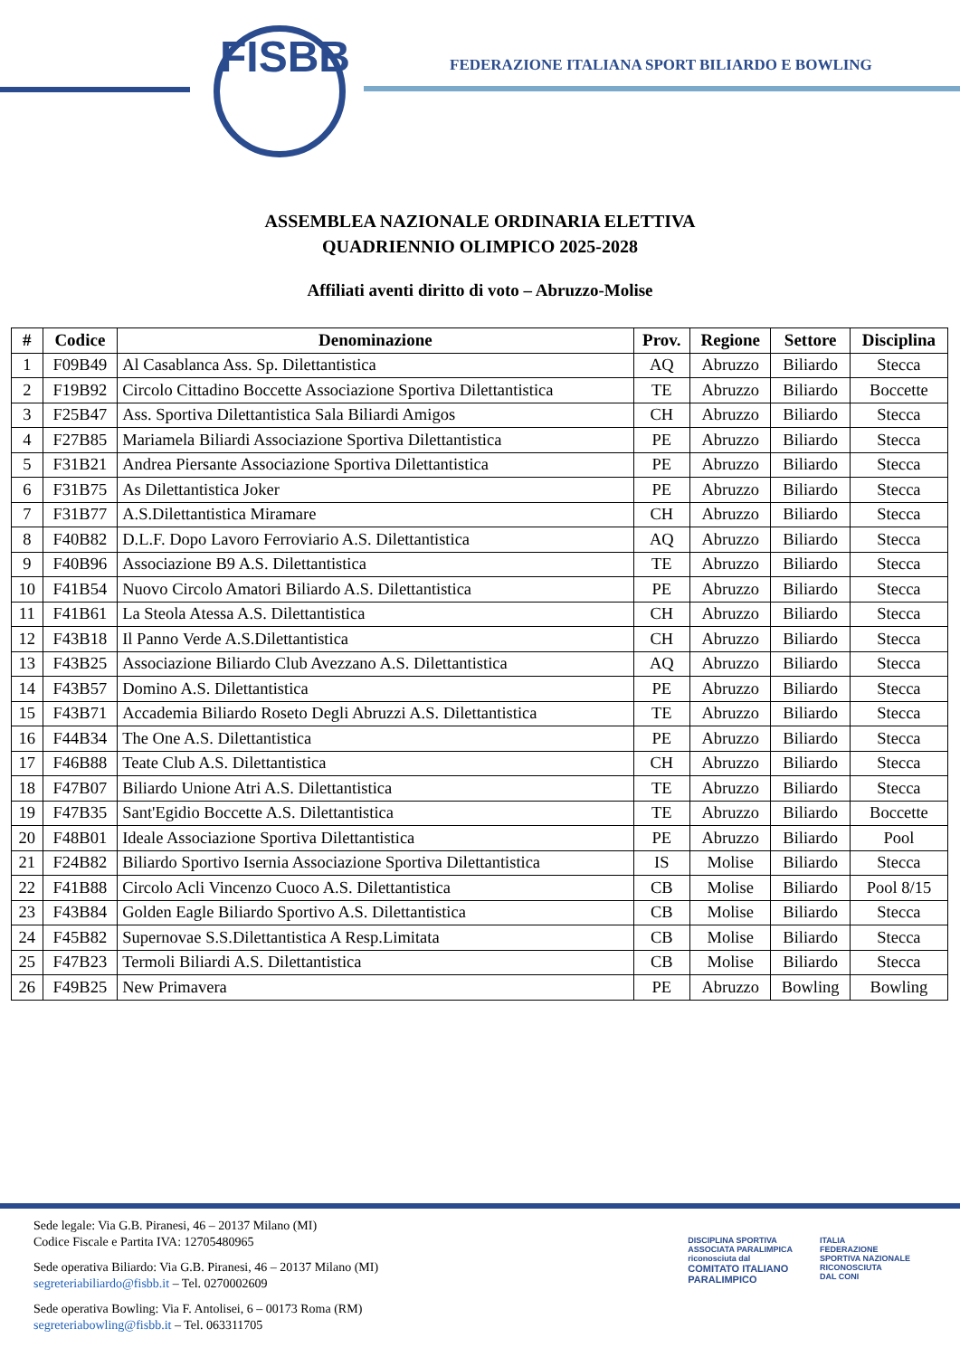FISBB
FEDERAZIONE ITALIANA SPORT BILIARDO E BOWLING
ASSEMBLEA NAZIONALE ORDINARIA ELETTIVA
QUADRIENNIO OLIMPICO 2025-2028
Affiliati aventi diritto di voto – Abruzzo-Molise
| # | Codice | Denominazione | Prov. | Regione | Settore | Disciplina |
| --- | --- | --- | --- | --- | --- | --- |
| 1 | F09B49 | Al Casablanca Ass. Sp. Dilettantistica | AQ | Abruzzo | Biliardo | Stecca |
| 2 | F19B92 | Circolo Cittadino Boccette Associazione Sportiva Dilettantistica | TE | Abruzzo | Biliardo | Boccette |
| 3 | F25B47 | Ass. Sportiva Dilettantistica Sala Biliardi Amigos | CH | Abruzzo | Biliardo | Stecca |
| 4 | F27B85 | Mariamela Biliardi Associazione Sportiva Dilettantistica | PE | Abruzzo | Biliardo | Stecca |
| 5 | F31B21 | Andrea Piersante Associazione Sportiva Dilettantistica | PE | Abruzzo | Biliardo | Stecca |
| 6 | F31B75 | As Dilettantistica Joker | PE | Abruzzo | Biliardo | Stecca |
| 7 | F31B77 | A.S.Dilettantistica Miramare | CH | Abruzzo | Biliardo | Stecca |
| 8 | F40B82 | D.L.F. Dopo Lavoro Ferroviario A.S. Dilettantistica | AQ | Abruzzo | Biliardo | Stecca |
| 9 | F40B96 | Associazione B9 A.S. Dilettantistica | TE | Abruzzo | Biliardo | Stecca |
| 10 | F41B54 | Nuovo Circolo Amatori Biliardo A.S. Dilettantistica | PE | Abruzzo | Biliardo | Stecca |
| 11 | F41B61 | La Steola Atessa A.S. Dilettantistica | CH | Abruzzo | Biliardo | Stecca |
| 12 | F43B18 | Il Panno Verde A.S.Dilettantistica | CH | Abruzzo | Biliardo | Stecca |
| 13 | F43B25 | Associazione Biliardo Club Avezzano A.S. Dilettantistica | AQ | Abruzzo | Biliardo | Stecca |
| 14 | F43B57 | Domino A.S. Dilettantistica | PE | Abruzzo | Biliardo | Stecca |
| 15 | F43B71 | Accademia Biliardo Roseto Degli Abruzzi A.S. Dilettantistica | TE | Abruzzo | Biliardo | Stecca |
| 16 | F44B34 | The One A.S. Dilettantistica | PE | Abruzzo | Biliardo | Stecca |
| 17 | F46B88 | Teate Club A.S. Dilettantistica | CH | Abruzzo | Biliardo | Stecca |
| 18 | F47B07 | Biliardo Unione Atri A.S. Dilettantistica | TE | Abruzzo | Biliardo | Stecca |
| 19 | F47B35 | Sant'Egidio Boccette A.S. Dilettantistica | TE | Abruzzo | Biliardo | Boccette |
| 20 | F48B01 | Ideale Associazione Sportiva Dilettantistica | PE | Abruzzo | Biliardo | Pool |
| 21 | F24B82 | Biliardo Sportivo Isernia Associazione Sportiva Dilettantistica | IS | Molise | Biliardo | Stecca |
| 22 | F41B88 | Circolo Acli Vincenzo Cuoco A.S. Dilettantistica | CB | Molise | Biliardo | Pool 8/15 |
| 23 | F43B84 | Golden Eagle Biliardo Sportivo A.S. Dilettantistica | CB | Molise | Biliardo | Stecca |
| 24 | F45B82 | Supernovae S.S.Dilettantistica A Resp.Limitata | CB | Molise | Biliardo | Stecca |
| 25 | F47B23 | Termoli Biliardi A.S. Dilettantistica | CB | Molise | Biliardo | Stecca |
| 26 | F49B25 | New Primavera | PE | Abruzzo | Bowling | Bowling |
Sede legale: Via G.B. Piranesi, 46 – 20137 Milano (MI)
Codice Fiscale e Partita IVA: 12705480965
Sede operativa Biliardo: Via G.B. Piranesi, 46 – 20137 Milano (MI)
segreteriabiliardo@fisbb.it – Tel. 0270002609
Sede operativa Bowling: Via F. Antolisei, 6 – 00173 Roma (RM)
segreteriabowling@fisbb.it – Tel. 063311705
DISCIPLINA SPORTIVA
ASSOCIATA PARALIMPICA
riconosciuta dal
COMITATO ITALIANO
PARALIMPICO
ITALIA
FEDERAZIONE
SPORTIVA NAZIONALE
RICONOSCIUTA
DAL CONI